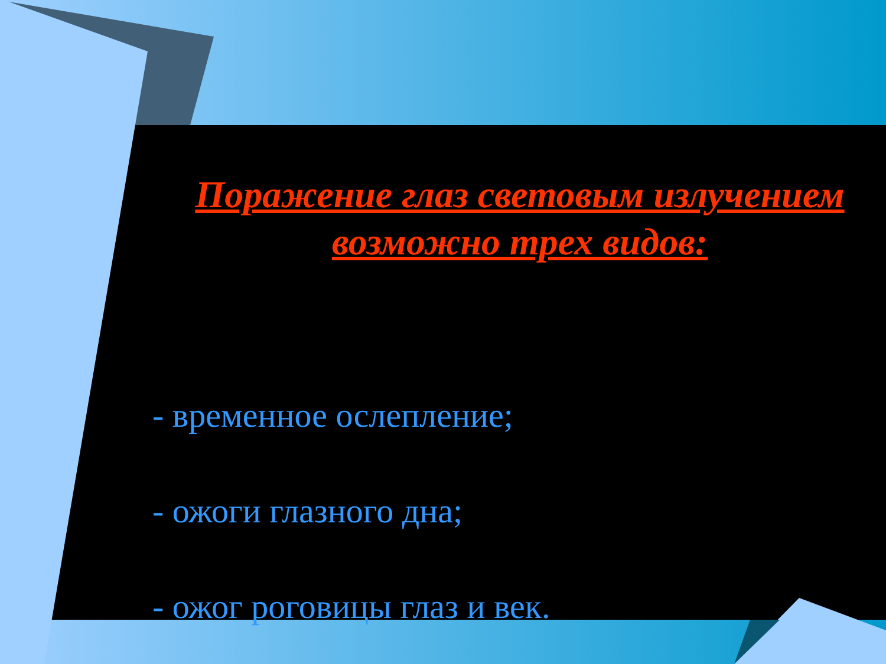Поражение глаз световым излучением возможно трех видов:
- временное ослепление;
- ожоги глазного дна;
- ожог роговицы глаз и век.